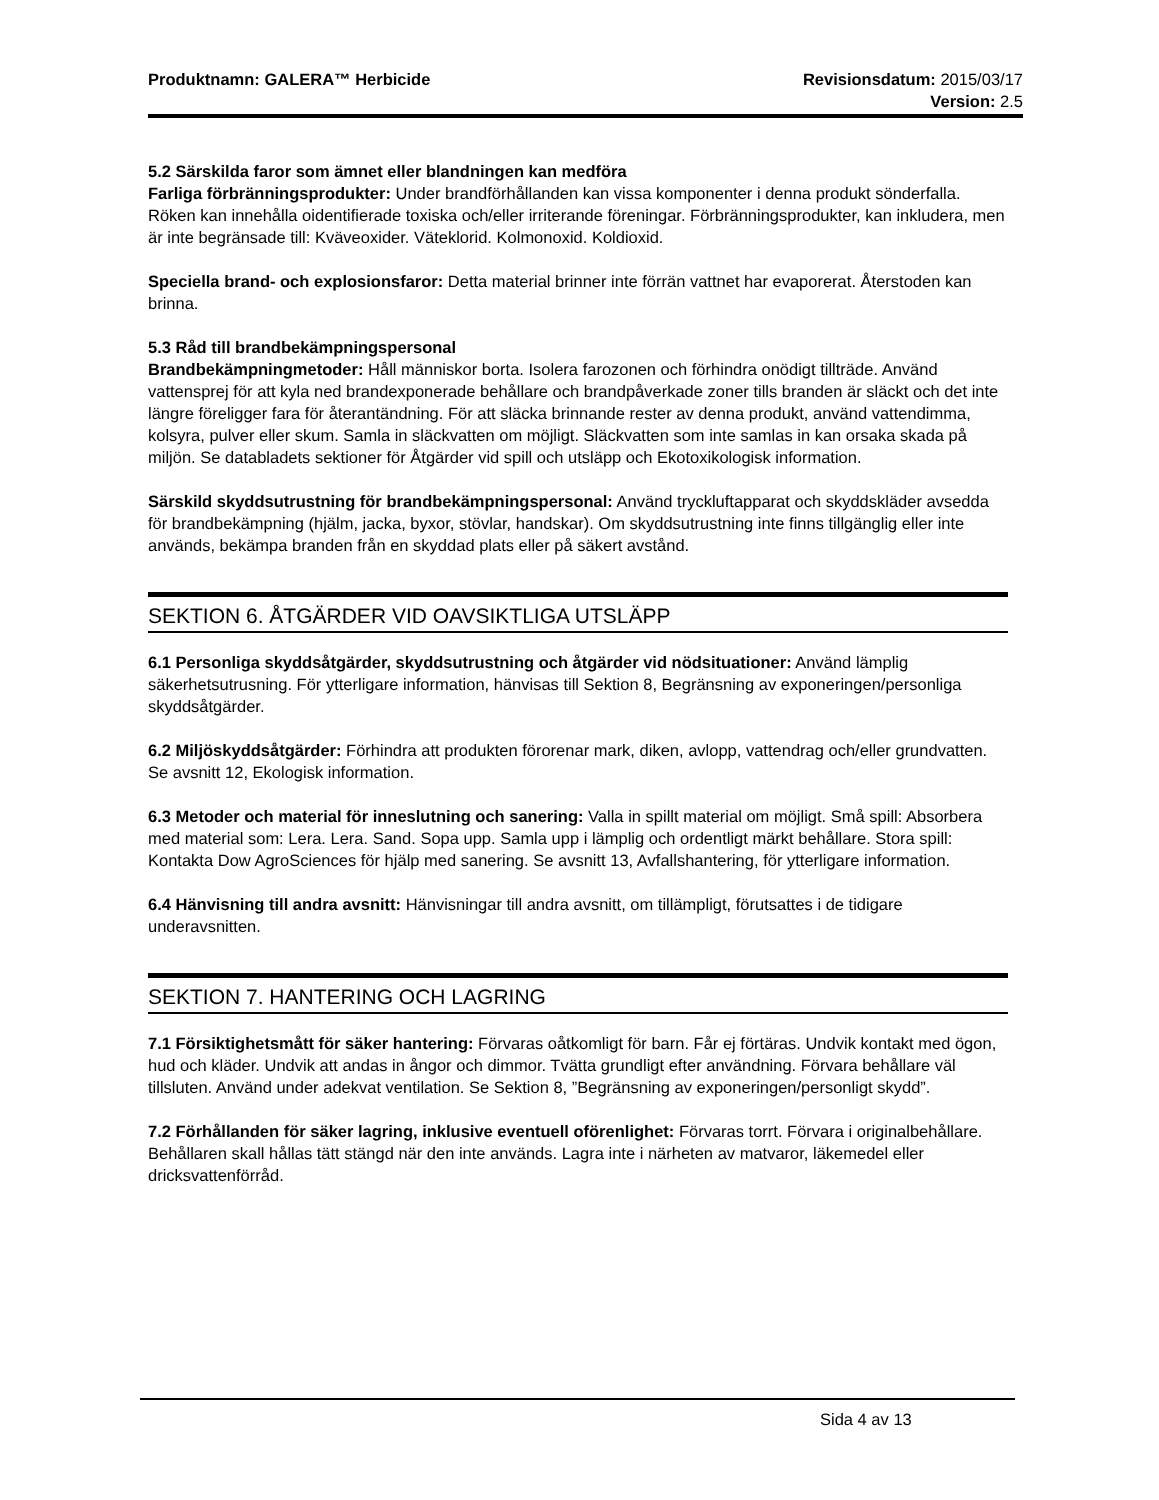Produktnamn: GALERA™ Herbicide Revisionsdatum: 2015/03/17
Version: 2.5
5.2 Särskilda faror som ämnet eller blandningen kan medföra
Farliga förbränningsprodukter: Under brandförhållanden kan vissa komponenter i denna produkt sönderfalla. Röken kan innehålla oidentifierade toxiska och/eller irriterande föreningar. Förbränningsprodukter, kan inkludera, men är inte begränsade till: Kväveoxider. Väteklorid. Kolmonoxid. Koldioxid.
Speciella brand- och explosionsfaror: Detta material brinner inte förrän vattnet har evaporerat. Återstoden kan brinna.
5.3 Råd till brandbekämpningspersonal
Brandbekämpningmetoder: Håll människor borta. Isolera farozonen och förhindra onödigt tillträde. Använd vattensprej för att kyla ned brandexponerade behållare och brandpåverkade zoner tills branden är släckt och det inte längre föreligger fara för återantändning. För att släcka brinnande rester av denna produkt, använd vattendimma, kolsyra, pulver eller skum. Samla in släckvatten om möjligt. Släckvatten som inte samlas in kan orsaka skada på miljön. Se databladets sektioner för Åtgärder vid spill och utsläpp och Ekotoxikologisk information.
Särskild skyddsutrustning för brandbekämpningspersonal: Använd tryckluftapparat och skyddskläder avsedda för brandbekämpning (hjälm, jacka, byxor, stövlar, handskar). Om skyddsutrustning inte finns tillgänglig eller inte används, bekämpa branden från en skyddad plats eller på säkert avstånd.
SEKTION 6. ÅTGÄRDER VID OAVSIKTLIGA UTSLÄPP
6.1 Personliga skyddsåtgärder, skyddsutrustning och åtgärder vid nödsituationer: Använd lämplig säkerhetsutrusning. För ytterligare information, hänvisas till Sektion 8, Begränsning av exponeringen/personliga skyddsåtgärder.
6.2 Miljöskyddsåtgärder: Förhindra att produkten förorenar mark, diken, avlopp, vattendrag och/eller grundvatten. Se avsnitt 12, Ekologisk information.
6.3 Metoder och material för inneslutning och sanering: Valla in spillt material om möjligt. Små spill: Absorbera med material som: Lera. Lera. Sand. Sopa upp. Samla upp i lämplig och ordentligt märkt behållare. Stora spill: Kontakta Dow AgroSciences för hjälp med sanering. Se avsnitt 13, Avfallshantering, för ytterligare information.
6.4 Hänvisning till andra avsnitt: Hänvisningar till andra avsnitt, om tillämpligt, förutsattes i de tidigare underavsnitten.
SEKTION 7. HANTERING OCH LAGRING
7.1 Försiktighetsmått för säker hantering: Förvaras oåtkomligt för barn. Får ej förtäras. Undvik kontakt med ögon, hud och kläder. Undvik att andas in ångor och dimmor. Tvätta grundligt efter användning. Förvara behållare väl tillsluten. Använd under adekvat ventilation. Se Sektion 8, ”Begränsning av exponeringen/personligt skydd”.
7.2 Förhållanden för säker lagring, inklusive eventuell oförenlighet: Förvaras torrt. Förvara i originalbehållare. Behållaren skall hållas tätt stängd när den inte används. Lagra inte i närheten av matvaror, läkemedel eller dricksvattenförråd.
Sida 4 av 13